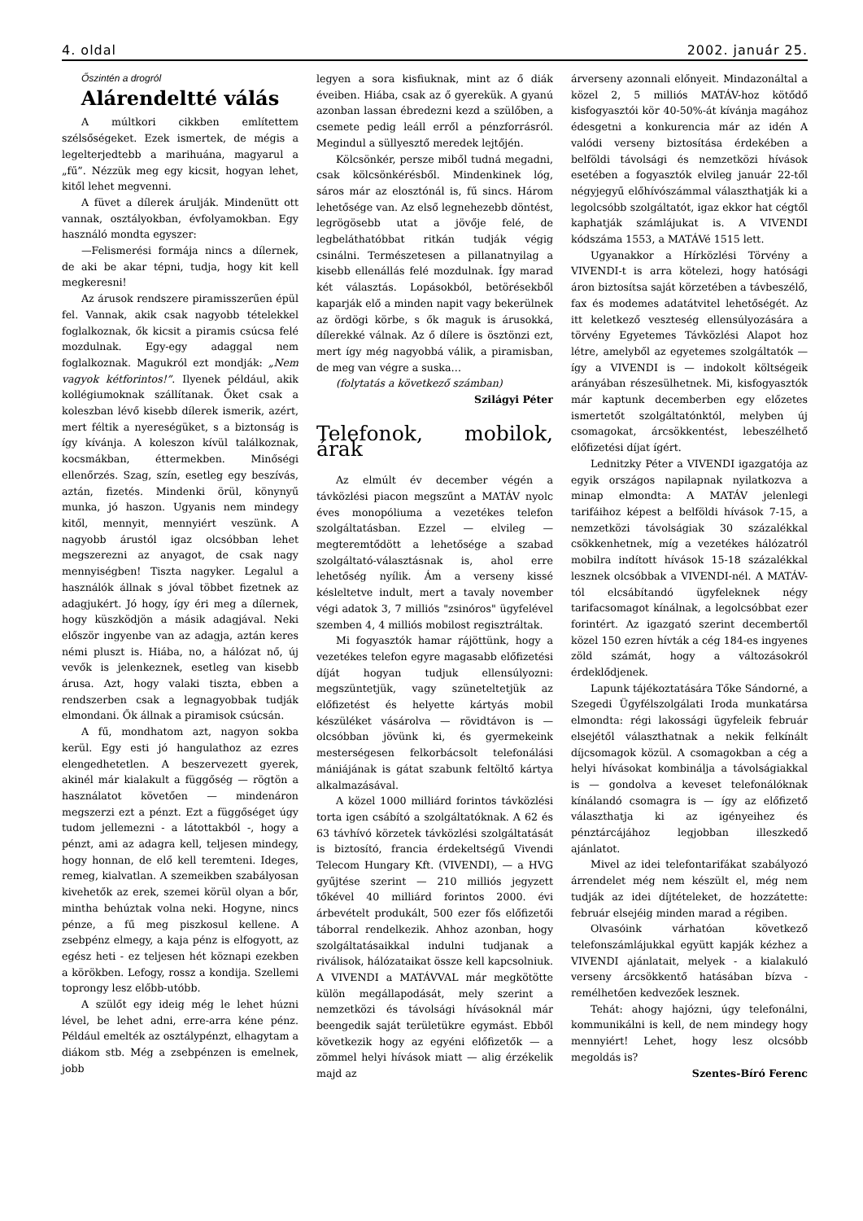4. oldal 2002. január 25.
Őszintén a drogról
Alárendeltté válás
A múltkori cikkben említettem szélsőségeket. Ezek ismertek, de mégis a legelterjedtebb a marihuána, magyarul a „fű”. Nézzük meg egy kicsit, hogyan lehet, kitől lehet megvenni.
A füvet a dílerek árulják. Mindenütt ott vannak, osztályokban, évfolyamokban. Egy használó mondta egyszer:
—Felismerési formája nincs a dílernek, de aki be akar tépni, tudja, hogy kit kell megkeresni!
Az árusok rendszere piramisszerűen épül fel. Vannak, akik csak nagyobb tételekkel foglalkoznak, ők kicsit a piramis csúcsa felé mozdulnak. Egy-egy adaggal nem foglalkoznak. Magukról ezt mondják: „Nem vagyok kétforintos!”. Ilyenek például, akik kollégiumoknak szállítanak. Őket csak a koleszban lévő kisebb dílerek ismerik, azért, mert féltik a nyereségüket, s a biztonság is így kívánja. A koleszon kívül találkoznak, kocsmákban, éttermekben. Minőségi ellenőrzés. Szag, szín, esetleg egy beszívás, aztán, fizetés. Mindenki örül, könynyű munka, jó haszon. Ugyanis nem mindegy kitől, mennyit, mennyiért veszünk. A nagyobb árustól igaz olcsóbban lehet megszerezni az anyagot, de csak nagy mennyiségben! Tiszta nagyker. Legalul a használók állnak s jóval többet fizetnek az adagjukért. Jó hogy, így éri meg a dílernek, hogy küszködjön a másik adagjával. Neki először ingyenbe van az adagja, aztán keres némi pluszt is. Hiába, no, a hálózat nő, új vevők is jelenkeznek, esetleg van kisebb árusa. Azt, hogy valaki tiszta, ebben a rendszerben csak a legnagyobbak tudják elmondani. Ők állnak a piramisok csúcsán.
A fű, mondhatom azt, nagyon sokba kerül. Egy esti jó hangulathoz az ezres elengedhetetlen. A beszervezett gyerek, akinél már kialakult a függőség — rögtön a használatot követően — mindenáron megszerzi ezt a pénzt. Ezt a függőséget úgy tudom jellemezni - a látottakból -, hogy a pénzt, ami az adagra kell, teljesen mindegy, hogy honnan, de elő kell teremteni. Ideges, remeg, kialvatlan. A szemeikben szabályosan kivehetők az erek, szemei körül olyan a bőr, mintha behúztak volna neki. Hogyne, nincs pénze, a fű meg piszkosul kellene. A zsebpénz elmegy, a kaja pénz is elfogyott, az egész heti - ez teljesen hét köznapi ezekben a körökben. Lefogy, rossz a kondija. Szellemi toprongy lesz előbb-utóbb.
A szülőt egy ideig még le lehet húzni lével, be lehet adni, erre-arra kéne pénz. Például emelték az osztálypénzt, elhagytam a diákom stb. Még a zsebpénzen is emelnek, jobb
legyen a sora kisfiuknak, mint az ő diák éveiben. Hiába, csak az ő gyerekük. A gyanú azonban lassan ébredezni kezd a szülőben, a csemete pedig leáll erről a pénzforrásról. Megindul a süllyesztő meredek lejtőjén.
Kölcsönkér, persze miből tudná megadni, csak kölcsönkérésből. Mindenkinek lóg, sáros már az elosztónál is, fű sincs. Három lehetősége van. Az első legnehezebb döntést, legrögösebb utat a jövője felé, de legbeláthatóbbat ritkán tudják végig csinálni. Természetesen a pillanatnyilag a kisebb ellenállás felé mozdulnak. Így marad két választás. Lopásokból, betörésekből kaparják elő a minden napit vagy bekerülnek az ördögi körbe, s ők maguk is árusokká, dílerekké válnak. Az ő dílere is ösztönzi ezt, mert így még nagyobbá válik, a piramisban, de meg van végre a suska…
(folytatás a következő számban)
Szilágyi Péter
Telefonok, mobilok, árak
Az elmúlt év december végén a távközlési piacon megszűnt a MATÁV nyolc éves monopóliuma a vezetékes telefon szolgáltatásban. Ezzel — elvileg — megteremtődött a lehetősége a szabad szolgáltató-választásnak is, ahol erre lehetőség nyílik. Ám a verseny kissé késleltetve indult, mert a tavaly november végi adatok 3, 7 milliós "zsinóros" ügyfelével szemben 4, 4 milliós mobilost regisztráltak.
Mi fogyasztók hamar rájöttünk, hogy a vezetékes telefon egyre magasabb előfizetési díját hogyan tudjuk ellensúlyozni: megszüntetjük, vagy szüneteltetjük az előfizetést és helyette kártyás mobil készüléket vásárolva — rövidtávon is — olcsóbban jövünk ki, és gyermekeink mesterségesen felkorbácsolt telefonálási mániájának is gátat szabunk feltöltő kártya alkalmazásával.
A közel 1000 milliárd forintos távközlési torta igen csábító a szolgáltatóknak. A 62 és 63 távhívó körzetek távközlési szolgáltatását is biztosító, francia érdekeltségű Vivendi Telecom Hungary Kft. (VIVENDI), — a HVG gyűjtése szerint — 210 milliós jegyzett tőkével 40 milliárd forintos 2000. évi árbevételt produkált, 500 ezer fős előfizetői táborral rendelkezik. Ahhoz azonban, hogy szolgáltatásaikkal indulni tudjanak a riválisok, hálózataikat össze kell kapcsolniuk. A VIVENDI a MATÁVVAL már megkötötte külön megállapodását, mely szerint a nemzetközi és távolsági hívásoknál már beengedik saját területükre egymást. Ebből következik hogy az egyéni előfizetők — a zömmel helyi hívások miatt — alig érzékelik majd az
árverseny azonnali előnyeit. Mindazonáltal a közel 2, 5 milliós MATÁV-hoz kötődő kisfogyasztói kör 40-50%-át kívánja magához édesgetni a konkurencia már az idén A valódi verseny biztosítása érdekében a belföldi távolsági és nemzetközi hívások esetében a fogyasztók elvileg január 22-től négyjegyű előhívószámmal választhatják ki a legolcsóbb szolgáltatót, igaz ekkor hat cégtől kaphatják számlájukat is. A VIVENDI kódszáma 1553, a MATÁVé 1515 lett.
Ugyanakkor a Hírközlési Törvény a VIVENDI-t is arra kötelezi, hogy hatósági áron biztosítsa saját körzetében a távbeszélő, fax és modemes adatátvitel lehetőségét. Az itt keletkező veszteség ellensúlyozására a törvény Egyetemes Távközlési Alapot hoz létre, amelyből az egyetemes szolgáltatók — így a VIVENDI is — indokolt költségeik arányában részesülhetnek. Mi, kisfogyasztók már kaptunk decemberben egy előzetes ismertetőt szolgáltatónktól, melyben új csomagokat, árcsökkentést, lebeszélhető előfizetési díjat ígért.
Lednitzky Péter a VIVENDI igazgatója az egyik országos napilapnak nyilatkozva a minap elmondta: A MATÁV jelenlegi tarifáihoz képest a belföldi hívások 7-15, a nemzetközi távolságiak 30 százalékkal csökkenhetnek, míg a vezetékes hálózatról mobilra indított hívások 15-18 százalékkal lesznek olcsóbbak a VIVENDI-nél. A MATÁV-tól elcsábítandó ügyfeleknek négy tarifacsomagot kínálnak, a legolcsóbbat ezer forintért. Az igazgató szerint decembertől közel 150 ezren hívták a cég 184-es ingyenes zöld számát, hogy a változásokról érdeklődjenek.
Lapunk tájékoztatására Tőke Sándorné, a Szegedi Ügyfélszolgálati Iroda munkatársa elmondta: régi lakossági ügyfeleik február elsejétől választhatnak a nekik felkínált díjcsomagok közül. A csomagokban a cég a helyi hívásokat kombinálja a távolságiakkal is — gondolva a keveset telefonálóknak kínálandó csomagra is — így az előfizető választhatja ki az igényeihez és pénztárcájához legjobban illeszkedő ajánlatot.
Mivel az idei telefontarifákat szabályozó árrendelet még nem készült el, még nem tudják az idei díjtételeket, de hozzátette: február elsejéig minden marad a régiben.
Olvasóink várhatóan következő telefonszámlájukkal együtt kapják kézhez a VIVENDI ajánlatait, melyek - a kialakuló verseny árcsökkentő hatásában bízva - remélhetően kedvezőek lesznek.
Tehát: ahogy hajózni, úgy telefonálni, kommunikálni is kell, de nem mindegy hogy mennyiért! Lehet, hogy lesz olcsóbb megoldás is?
Szentes-Bíró Ferenc